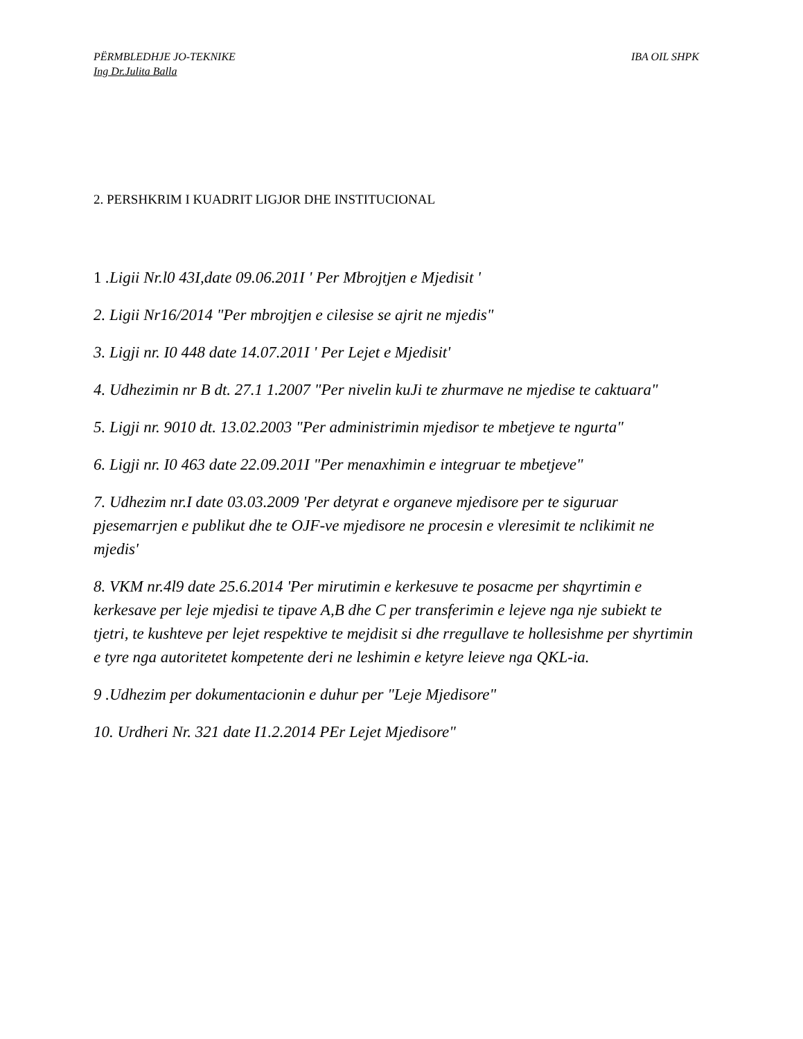PËRMBLEDHJE JO-TEKNIKE IBA OIL SHPK
Ing Dr.Julita Balla
2. PERSHKRIM I KUADRIT LIGJOR DHE INSTITUCIONAL
1 .Ligii Nr.l0 43I,date 09.06.201I ' Per Mbrojtjen e Mjedisit '
2. Ligii Nr16/2014 "Per mbrojtjen e cilesise se ajrit ne mjedis"
3. Ligji nr. I0 448 date 14.07.201I ' Per Lejet e Mjedisit'
4. Udhezimin nr B dt. 27.1 1.2007 "Per nivelin kuJi te zhurmave ne mjedise te caktuara"
5. Ligji nr. 9010 dt. 13.02.2003 "Per administrimin mjedisor te mbetjeve te ngurta"
6. Ligji nr. I0 463 date 22.09.201I "Per menaxhimin e integruar te mbetjeve"
7. Udhezim nr.I date 03.03.2009 'Per detyrat e organeve mjedisore per te siguruar pjesemarrjen e publikut dhe te OJF-ve mjedisore ne procesin e vleresimit te nclikimit ne mjedis'
8. VKM nr.4l9 date 25.6.2014 'Per mirutimin e kerkesuve te posacme per shqyrtimin e kerkesave per leje mjedisi te tipave A,B dhe C per transferimin e lejeve nga nje subiekt te tjetri, te kushteve per lejet respektive te mejdisit si dhe rregullave te hollesishme per shyrtimin e tyre nga autoritetet kompetente deri ne leshimin e ketyre leieve nga QKL-ia.
9 .Udhezim per dokumentacionin e duhur per "Leje Mjedisore"
10. Urdheri Nr. 321 date I1.2.2014 PEr Lejet Mjedisore"